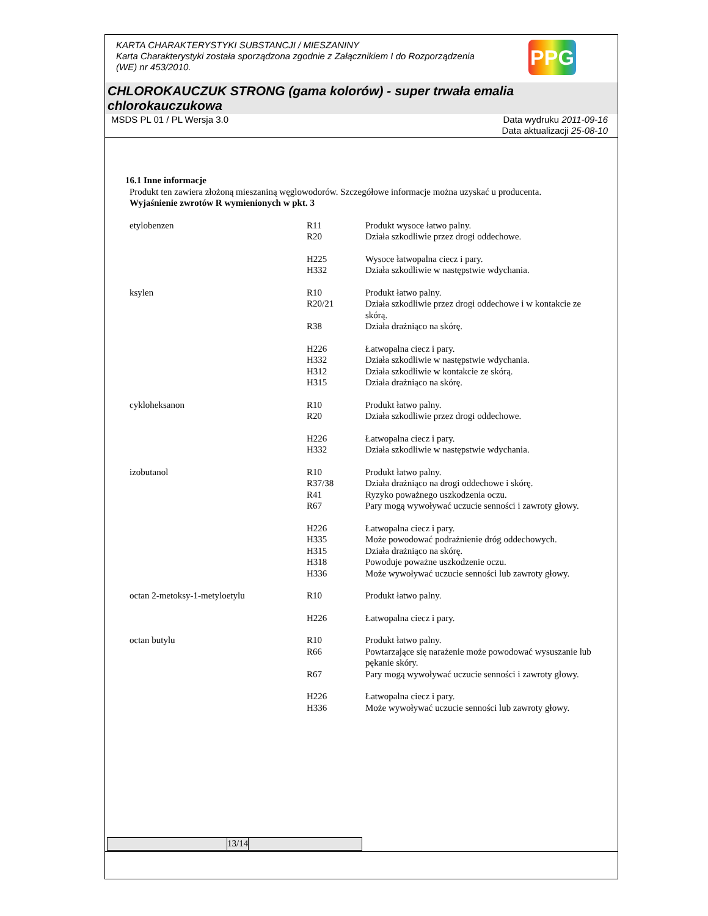KARTA CHARAKTERYSTYKI SUBSTANCJI / MIESZANINY
Karta Charakterystyki została sporządzona zgodnie z Załącznikiem I do Rozporządzenia
(WE) nr 453/2010.
PPG
CHLOROKAUCZUK STRONG (gama kolorów) - super trwała emalia chlorokauczukowa
MSDS PL 01 / PL Wersja 3.0 Data wydruku 2011-09-16
Data aktualizacji 25-08-10
16.1 Inne informacje
Produkt ten zawiera złożoną mieszaniną węglowodorów. Szczegółowe informacje można uzyskać u producenta.
Wyjaśnienie zwrotów R wymienionych w pkt. 3
| etylobenzen | R11 | Produkt wysoce łatwo palny. |
| | R20 | Działa szkodliwie przez drogi oddechowe. |
| | H225 | Wysoce łatwopalna ciecz i pary. |
| | H332 | Działa szkodliwie w następstwie wdychania. |
| ksylen | R10 | Produkt łatwo palny. |
| | R20/21 | Działa szkodliwie przez drogi oddechowe i w kontakcie ze skórą. |
| | R38 | Działa drażniąco na skórę. |
| | H226 | Łatwopalna ciecz i pary. |
| | H332 | Działa szkodliwie w następstwie wdychania. |
| | H312 | Działa szkodliwie w kontakcie ze skórą. |
| | H315 | Działa drażniąco na skórę. |
| cykloheksanon | R10 | Produkt łatwo palny. |
| | R20 | Działa szkodliwie przez drogi oddechowe. |
| | H226 | Łatwopalna ciecz i pary. |
| | H332 | Działa szkodliwie w następstwie wdychania. |
| izobutanol | R10 | Produkt łatwo palny. |
| | R37/38 | Działa drażniąco na drogi oddechowe i skórę. |
| | R41 | Ryzyko poważnego uszkodzenia oczu. |
| | R67 | Pary mogą wywoływać uczucie senności i zawroty głowy. |
| | H226 | Łatwopalna ciecz i pary. |
| | H335 | Może powodować podrażnienie dróg oddechowych. |
| | H315 | Działa drażniąco na skórę. |
| | H318 | Powoduje poważne uszkodzenie oczu. |
| | H336 | Może wywoływać uczucie senności lub zawroty głowy. |
| octan 2-metoksy-1-metyloetylu | R10 | Produkt łatwo palny. |
| | H226 | Łatwopalna ciecz i pary. |
| octan butylu | R10 | Produkt łatwo palny. |
| | R66 | Powtarzające się narażenie może powodować wysuszanie lub pękanie skóry. |
| | R67 | Pary mogą wywoływać uczucie senności i zawroty głowy. |
| | H226 | Łatwopalna ciecz i pary. |
| | H336 | Może wywoływać uczucie senności lub zawroty głowy. |
| | 13/14 | |